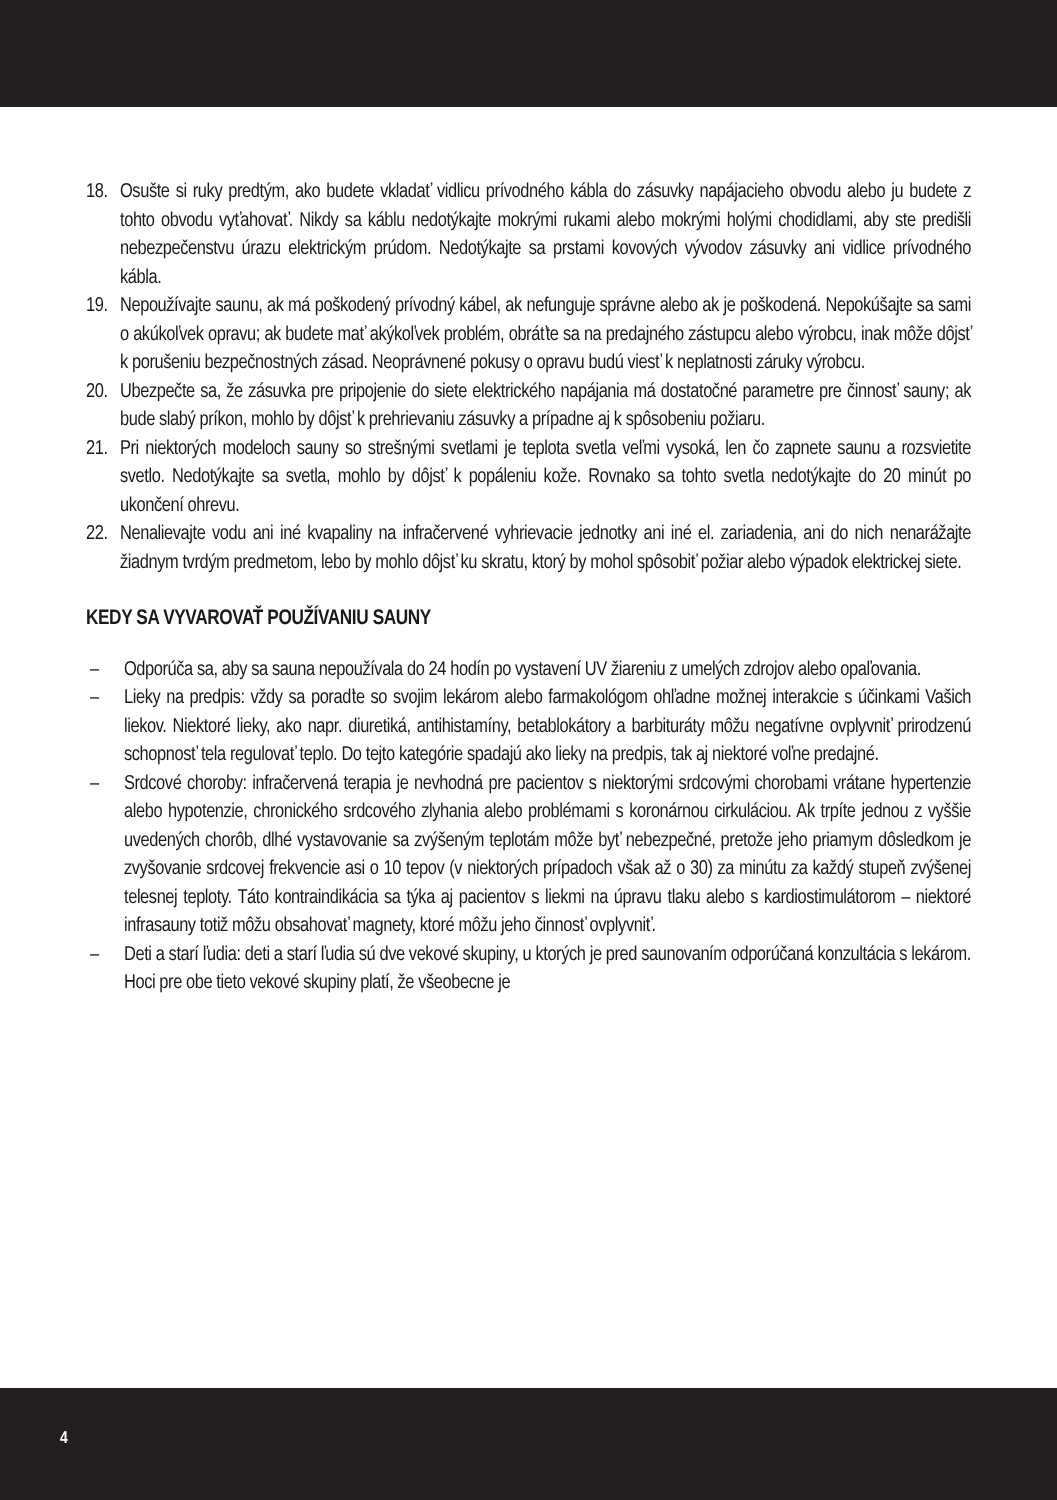18. Osušte si ruky predtým, ako budete vkladať vidlicu prívodného kábla do zásuvky napájacieho obvodu alebo ju budete z tohto obvodu vyťahovať. Nikdy sa káblu nedotýkajte mokrými rukami alebo mokrými holými chodidlami, aby ste predišli nebezpečenstvu úrazu elektrickým prúdom. Nedotýkajte sa prstami kovových vývodov zásuvky ani vidlice prívodného kábla.
19. Nepoužívajte saunu, ak má poškodený prívodný kábel, ak nefunguje správne alebo ak je poškodená. Nepokúšajte sa sami o akúkoľvek opravu; ak budete mať akýkoľvek problém, obráťte sa na predajného zástupcu alebo výrobcu, inak môže dôjsť k porušeniu bezpečnostných zásad. Neoprávnené pokusy o opravu budú viesť k neplatnosti záruky výrobcu.
20. Ubezpečte sa, že zásuvka pre pripojenie do siete elektrického napájania má dostatočné parametre pre činnosť sauny; ak bude slabý príkon, mohlo by dôjsť k prehrievaniu zásuvky a prípadne aj k spôsobeniu požiaru.
21. Pri niektorých modeloch sauny so strešnými svetlami je teplota svetla veľmi vysoká, len čo zapnete saunu a rozsvietite svetlo. Nedotýkajte sa svetla, mohlo by dôjsť k popáleniu kože. Rovnako sa tohto svetla nedotýkajte do 20 minút po ukončení ohrevu.
22. Nenalievajte vodu ani iné kvapaliny na infračervené vyhrievacie jednotky ani iné el. zariadenia, ani do nich nenarážajte žiadnym tvrdým predmetom, lebo by mohlo dôjsť ku skratu, ktorý by mohol spôsobiť požiar alebo výpadok elektrickej siete.
KEDY SA VYVAROVAŤ POUŽÍVANIU SAUNY
– Odporúča sa, aby sa sauna nepoužívala do 24 hodín po vystavení UV žiareniu z umelých zdrojov alebo opaľovania.
– Lieky na predpis: vždy sa poraďte so svojim lekárom alebo farmakológom ohľadne možnej interakcie s účinkami Vašich liekov. Niektoré lieky, ako napr. diuretiká, antihistamíny, betablokátory a barbituráty môžu negatívne ovplyvniť prirodzenú schopnosť tela regulovať teplo. Do tejto kategórie spadajú ako lieky na predpis, tak aj niektoré voľne predajné.
– Srdcové choroby: infračervená terapia je nevhodná pre pacientov s niektorými srdcovými chorobami vrátane hypertenzie alebo hypotenzie, chronického srdcového zlyhania alebo problémami s koronárnou cirkuláciou. Ak trpíte jednou z vyššie uvedených chorôb, dlhé vystavovanie sa zvýšeným teplotám môže byť nebezpečné, pretože jeho priamym dôsledkom je zvyšovanie srdcovej frekvencie asi o 10 tepov (v niektorých prípadoch však až o 30) za minútu za každý stupeň zvýšenej telesnej teploty. Táto kontraindikácia sa týka aj pacientov s liekmi na úpravu tlaku alebo s kardiostimulátorom – niektoré infrasauny totiž môžu obsahovať magnety, ktoré môžu jeho činnosť ovplyvniť.
– Deti a starí ľudia: deti a starí ľudia sú dve vekové skupiny, u ktorých je pred saunovaním odporúčaná konzultácia s lekárom. Hoci pre obe tieto vekové skupiny platí, že všeobecne je
4